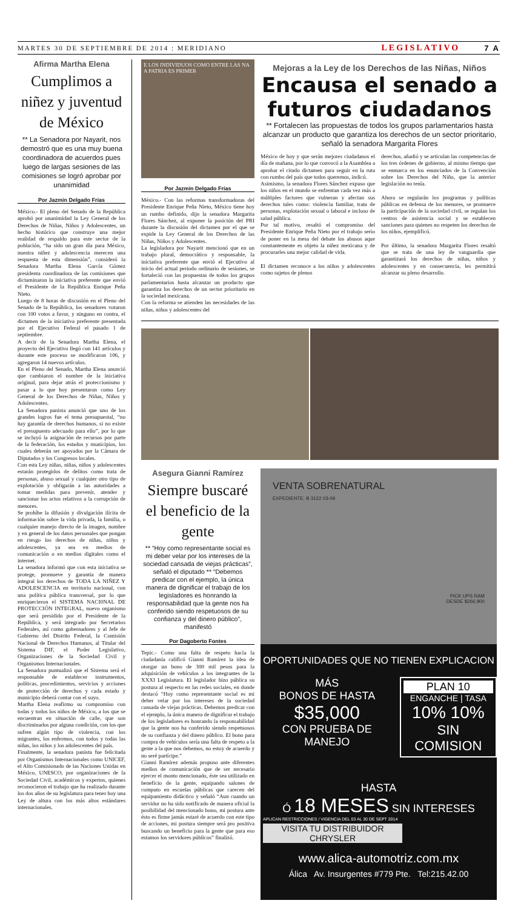MARTES 30 DE SEPTIEMBRE DE 2014 : MERIDIANO LEGISLATIVO 7 A
Afirma Martha Elena
Cumplimos a niñez y juventud de México
** La Senadora por Nayarit, nos demostró que es una muy buena coordinadora de acuerdos pues luego de largas sesiones de las comisiones se logró aprobar por unanimidad
Por Jazmín Delgado Frías
México.- El pleno del Senado de la República aprobó por unanimidad la Ley General de los Derechos de Niñas, Niños y Adolescentes, un hecho histórico que construye una mejor realidad de respaldo para este sector de la población, “ha sido un gran día para México, nuestra niñez y adolescencia merecen una respuesta de esta dimensión”, consideró la Senadora Martha Elena García Gómez presidenta coordinadora de las comisiones que dictaminaron la iniciativa preferente que envió el Presidente de la República Enrique Peña Nieto.
Luego de 8 horas de discusión en el Pleno del Senado de la República, los senadores votaron con 100 votos a favor, y ninguno en contra, el dictamen de la iniciativa preferente presentada por el Ejecutivo Federal el pasado 1 de septiembre.
A decir de la Senadora Martha Elena, el proyecto del Ejecutivo llegó con 141 artículos y durante este proceso se modificaron 106, y agregaron 14 nuevos artículos.
En el Pleno del Senado, Martha Elena anunció que cambiaron el nombre de la iniciativa original, para dejar atrás el proteccionismo y pasar a lo que hoy presentaron como Ley General de los Derechos de Niñas, Niños y Adolescentes.
La Senadora panista anunció que uno de los grandes logros fue el tema presupuestal, “no hay garantía de derechos humanos, si no existe el presupuesto adecuado para ello”, por lo que se incluyó la asignación de recursos por parte de la federación, los estados y municipios, los cuales deberán ser apoyados por la Cámara de Diputados y los Congresos locales.
Con esta Ley niñas, niñas, niños y adolescentes estarán protegidos de delitos como trata de personas, abuso sexual y cualquier otro tipo de explotación y obligarán a las autoridades a tomar medidas para prevenir, atender y sancionar los actos relativos a la corrupción de menores.
Se prohíbe la difusión y divulgación ilícita de información sobre la vida privada, la familia, o cualquier manejo directo de la imagen, nombre y en general de los datos personales que pongan en riesgo los derechos de niñas, niños y adolescentes, ya sea en medios de comunicación o en medios digitales como el internet.
La senadora informó que con esta iniciativa se protege, promueve y garantia de manera integral los derechos de TODA LA NIÑEZ Y ADOLESCENCIA en territorio nacional, con una política pública transversal, por lo que enriquecieron el SISTEMA NACI0NAL DE PROTECCIÓN INTEGRAL, nuevo organismo que será presidido por el Presidente de la República, y será integrado por Secretarios Federales, así como gobernadores y al Jefe de Gobierno del Distrito Federal, la Comisión Nacional de Derechos Humanos, al Titular del Sistema DIF, el Poder Legislativo, Organizaciones de la Sociedad Civil y Organismos Internacionales.
La Senadora puntualizó que el Sistema será el responsable de establecer instrumentos, políticas, procedimientos, servicios y acciones de protección de derechos y cada estado y municipio deberá contar con el suyo.
Martha Elena reafirmo su compromiso con todas y todos los niños de México, a los que se encuentran en situación de calle, que son discriminados por alguna condición, con los que sufren algún tipo de violencia, con los migrantes, los enfermos, con todos y todas las niñas, los niños y los adolescentes del país.
Finalmente, la senadora panista fue felicitada por Organismos Internacionales como UNICEF, el Alto Comisionado de las Naciones Unidas en México, UNESCO, por organizaciones de la Sociedad Civil, académicos y expertos, quienes reconocieron el trabajo que ha realizado durante los dos años de su legislatura para tener hoy una Ley de altura con los más altos estándares internacionales.
E LOS INDIVIDUOS COMO ENTRE LAS NA
A PATRIA ES PRIMER
Por Jazmín Delgado Frías
México.- Con las reformas transformadoras del Presidente Enrique Peña Nieto, México tiene hoy un rumbo definido, dijo la senadora Margarita Flores Sánchez, al exponer la posición del PRI durante la discusión del dictamen por el que se expide la Ley General de los Derechos de las Niñas, Niños y Adolescentes.
La legisladora por Nayarit mencionó que en un trabajo plural, democrático y responsable, la iniciativa preferente que envió el Ejecutivo al inicio del actual periodo ordinario de sesiones, se fortaleció con las propuestas de todos los grupos parlamentarios hasta alcanzar un producto que garantiza los derechos de un sector prioritario en la sociedad mexicana.
Con la reforma se atienden las necesidades de las niñas, niños y adolescentes del
Mejoras a la Ley de los Derechos de las Niñas, Niños
Encausa el senado a futuros ciudadanos
** Fortalecen las propuestas de todos los grupos parlamentarios hasta alcanzar un producto que garantiza los derechos de un sector prioritario, señaló la senadora Margarita Flores
México de hoy y que serán mejores ciudadanos el día de mañana, por lo que convocó a la Asamblea a aprobar el citado dictamen para seguir en la ruta con rumbo del país que todos queremos, indicó.
Asimismo, la senadora Flores Sánchez expuso que los niños en el mundo se enfrentan cada vez más a múltiples factores que vulneran y afectan sus derechos tales como: violencia familiar, trata de personas, explotación sexual o laboral e incluso de salud pública.
Por tal motivo, resaltó el compromiso del Presidente Enrique Peña Nieto por el trabajo serio de poner en la mesa del debate los abusos aque constantemente es objeto la niñez mexicana y de procurarles una mejor calidad de vida.
El dictamen reconoce a los niños y adolescentes como sujetos de plenos
derechos, añadió y se articulan las competencias de los tres órdenes de gobierno, al mismo tiempo que se enmarca en los enunciados de la Convención sobre los Derechos del Niño, que la anterior legislación no tenía.
Ahora se regularán los programas y políticas públicas en defensa de los menores, se promueve la participación de la sociedad civil, se regulan los centros de asistencia social y se establecen sanciones para quienes no respeten los derechos de los niños, ejemplificó.
Por último, la senadora Margarita Flores resaltó que se trata de una ley de vanguardia que garantizará los derechos de niñas, niños y adolescentes y en consecuencia, les permitirá alcanzar su pleno desarrollo.
Asegura Gianni Ramírez
Siempre buscaré el beneficio de la gente
** “Hoy como representante social es mi deber velar por los intereses de la sociedad cansada de viejas prácticas”, señaló el diputado ** “Debemos predicar con el ejemplo, la única manera de dignificar el trabajo de los legisladores es honrando la responsabilidad que la gente nos ha conferido siendo respetuosos de su confianza y del dinero público”, manifestó
Por Dagoberto Fontes
Tepic.- Como una falta de respeto hacía la ciudadanía calificó Gianni Ramírez la idea de otorgar un bono de 300 mil pesos para la adquisición de vehículos a los integrantes de la XXXI Legislatura. El legislador hizo pública su postura al respecto en las redes sociales, en donde destacó “Hoy como representante social es mi deber velar por los intereses de la sociedad cansada de viejas prácticas. Debemos predicar con el ejemplo, la única manera de dignificar el trabajo de los legisladores es honrando la responsabilidad que la gente nos ha conferido siendo respetuosos de su confianza y del dinero público. El bono para compra de vehículos sería una falta de respeto a la gente a la que nos debemos, no estoy de acuerdo y no seré partícipe.”
Gianni Ramírez además propuso ante diferentes medios de comunicación que de ser necesario ejercer el monto mencionado, éste sea utilizado en beneficio de la gente, equipando salones de computo en escuelas públicas que carecen del equipamiento didáctico y señaló “Aun cuando un servidor no ha sido notificado de manera oficial la posibilidad del mencionado bono, mi postura ante ésto es firme jamás estaré de acuerdo con este tipo de acciones, mi postura siempre será pro positiva buscando un beneficio para la gente que para eso estamos los servidores públicos” finalizó.
VENTA SOBRENATURAL
EXPEDIENTE: B 3122 03-09
PICK UPS RAM
DESDE $266,900
OPORTUNIDADES QUE NO TIENEN EXPLICACION
MÁS
BONOS DE HASTA
$35,000
CON PRUEBA DE MANEJO
PLAN 10
ENGANCHE | TASA
10% 10%
SIN COMISION
HASTA
Ó 18 MESES SIN INTERESES
APLICAN RESTRICCIONES / VIGENCIA DEL 03 AL 30 DE SEPT 2014
VISITA TU DISTRIBUIDOR CHRYSLER
www.alica-automotriz.com.mx
Álica Av. Insurgentes #779 Pte. Tel:215.42.00